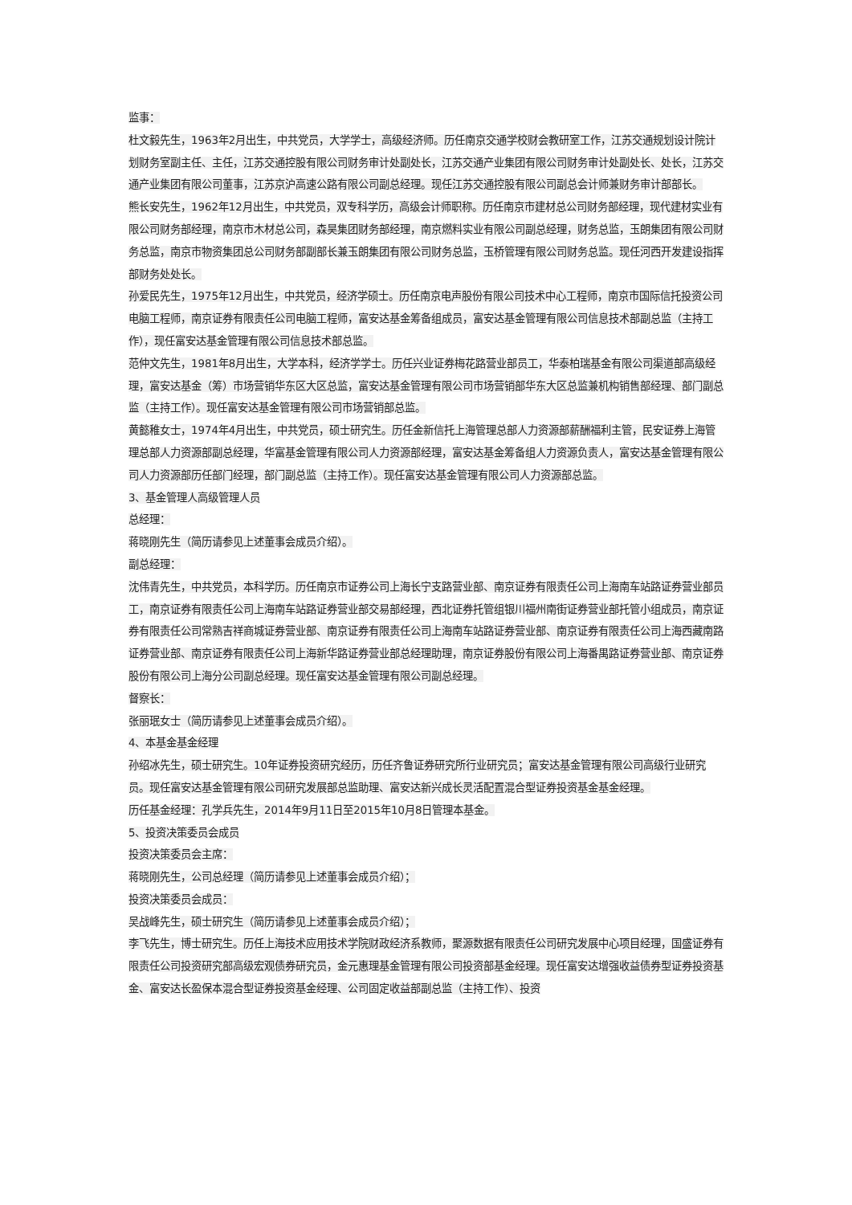监事：
杜文毅先生，1963年2月出生，中共党员，大学学士，高级经济师。历任南京交通学校财会教研室工作，江苏交通规划设计院计划财务室副主任、主任，江苏交通控股有限公司财务审计处副处长，江苏交通产业集团有限公司财务审计处副处长、处长，江苏交通产业集团有限公司董事，江苏京沪高速公路有限公司副总经理。现任江苏交通控股有限公司副总会计师兼财务审计部部长。
熊长安先生，1962年12月出生，中共党员，双专科学历，高级会计师职称。历任南京市建材总公司财务部经理，现代建材实业有限公司财务部经理，南京市木材总公司，森昊集团财务部经理，南京燃料实业有限公司副总经理，财务总监，玉朗集团有限公司财务总监，南京市物资集团总公司财务部副部长兼玉朗集团有限公司财务总监，玉桥管理有限公司财务总监。现任河西开发建设指挥部财务处处长。
孙爱民先生，1975年12月出生，中共党员，经济学硕士。历任南京电声股份有限公司技术中心工程师，南京市国际信托投资公司电脑工程师，南京证券有限责任公司电脑工程师，富安达基金筹备组成员，富安达基金管理有限公司信息技术部副总监（主持工作），现任富安达基金管理有限公司信息技术部总监。
范仲文先生，1981年8月出生，大学本科，经济学学士。历任兴业证券梅花路营业部员工，华泰柏瑞基金有限公司渠道部高级经理，富安达基金（筹）市场营销华东区大区总监，富安达基金管理有限公司市场营销部华东大区总监兼机构销售部经理、部门副总监（主持工作）。现任富安达基金管理有限公司市场营销部总监。
黄懿稚女士，1974年4月出生，中共党员，硕士研究生。历任金新信托上海管理总部人力资源部薪酬福利主管，民安证券上海管理总部人力资源部副总经理，华富基金管理有限公司人力资源部经理，富安达基金筹备组人力资源负责人，富安达基金管理有限公司人力资源部历任部门经理，部门副总监（主持工作）。现任富安达基金管理有限公司人力资源部总监。
3、基金管理人高级管理人员
总经理：
蒋晓刚先生（简历请参见上述董事会成员介绍）。
副总经理：
沈伟青先生，中共党员，本科学历。历任南京市证券公司上海长宁支路营业部、南京证券有限责任公司上海南车站路证券营业部员工，南京证券有限责任公司上海南车站路证券营业部交易部经理，西北证券托管组银川福州南街证券营业部托管小组成员，南京证券有限责任公司常熟吉祥商城证券营业部、南京证券有限责任公司上海南车站路证券营业部、南京证券有限责任公司上海西藏南路证券营业部、南京证券有限责任公司上海新华路证券营业部总经理助理，南京证券股份有限公司上海番禺路证券营业部、南京证券股份有限公司上海分公司副总经理。现任富安达基金管理有限公司副总经理。
督察长：
张丽珉女士（简历请参见上述董事会成员介绍）。
4、本基金基金经理
孙绍冰先生，硕士研究生。10年证券投资研究经历，历任齐鲁证券研究所行业研究员；富安达基金管理有限公司高级行业研究员。现任富安达基金管理有限公司研究发展部总监助理、富安达新兴成长灵活配置混合型证券投资基金基金经理。
历任基金经理：孔学兵先生，2014年9月11日至2015年10月8日管理本基金。
5、投资决策委员会成员
投资决策委员会主席：
蒋晓刚先生，公司总经理（简历请参见上述董事会成员介绍）；
投资决策委员会成员：
吴战峰先生，硕士研究生（简历请参见上述董事会成员介绍）；
李飞先生，博士研究生。历任上海技术应用技术学院财政经济系教师，聚源数据有限责任公司研究发展中心项目经理，国盛证券有限责任公司投资研究部高级宏观债券研究员，金元惠理基金管理有限公司投资部基金经理。现任富安达增强收益债券型证券投资基金、富安达长盈保本混合型证券投资基金经理、公司固定收益部副总监（主持工作）、投资